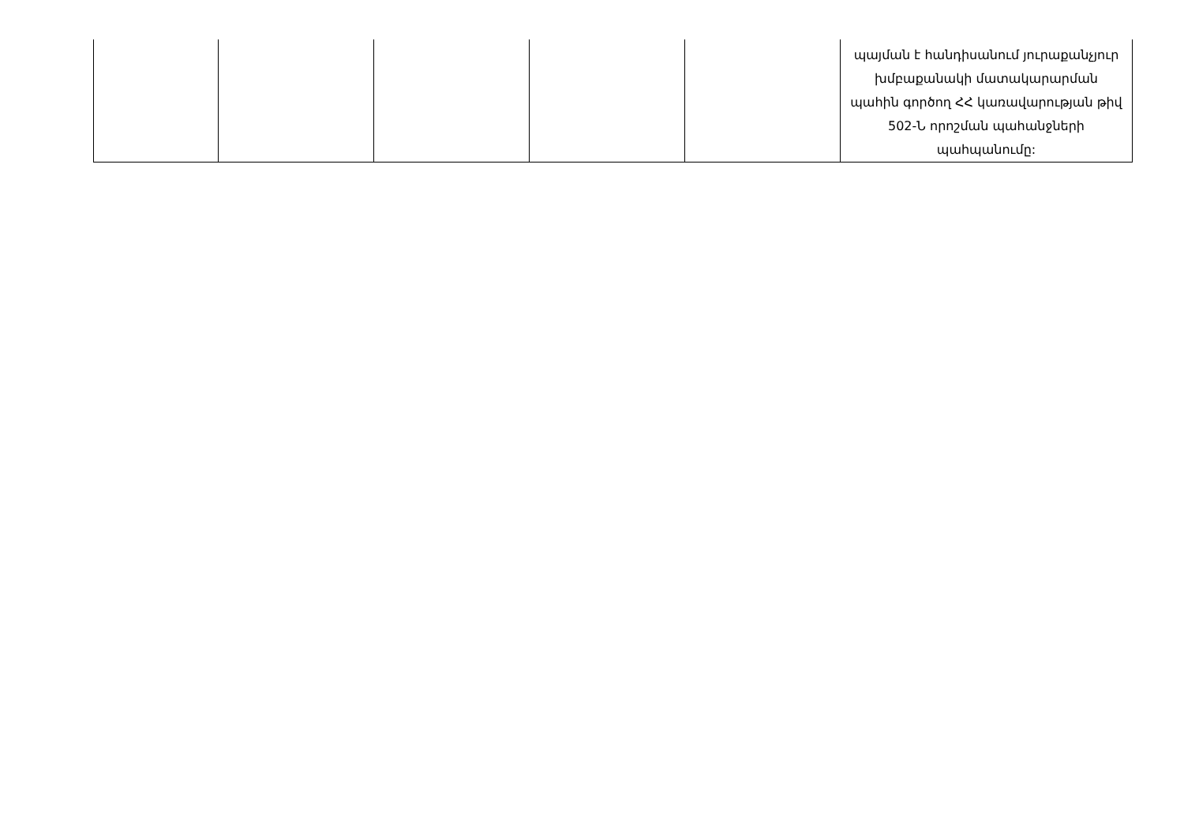| | | | | | պայման է հանդիսանում յուրաքանչյուր խմբաքանակի մատակարարման պահին գործող ՀՀ կառավարության թիվ 502-Ն որոշման պահանջների պահպանումը: |